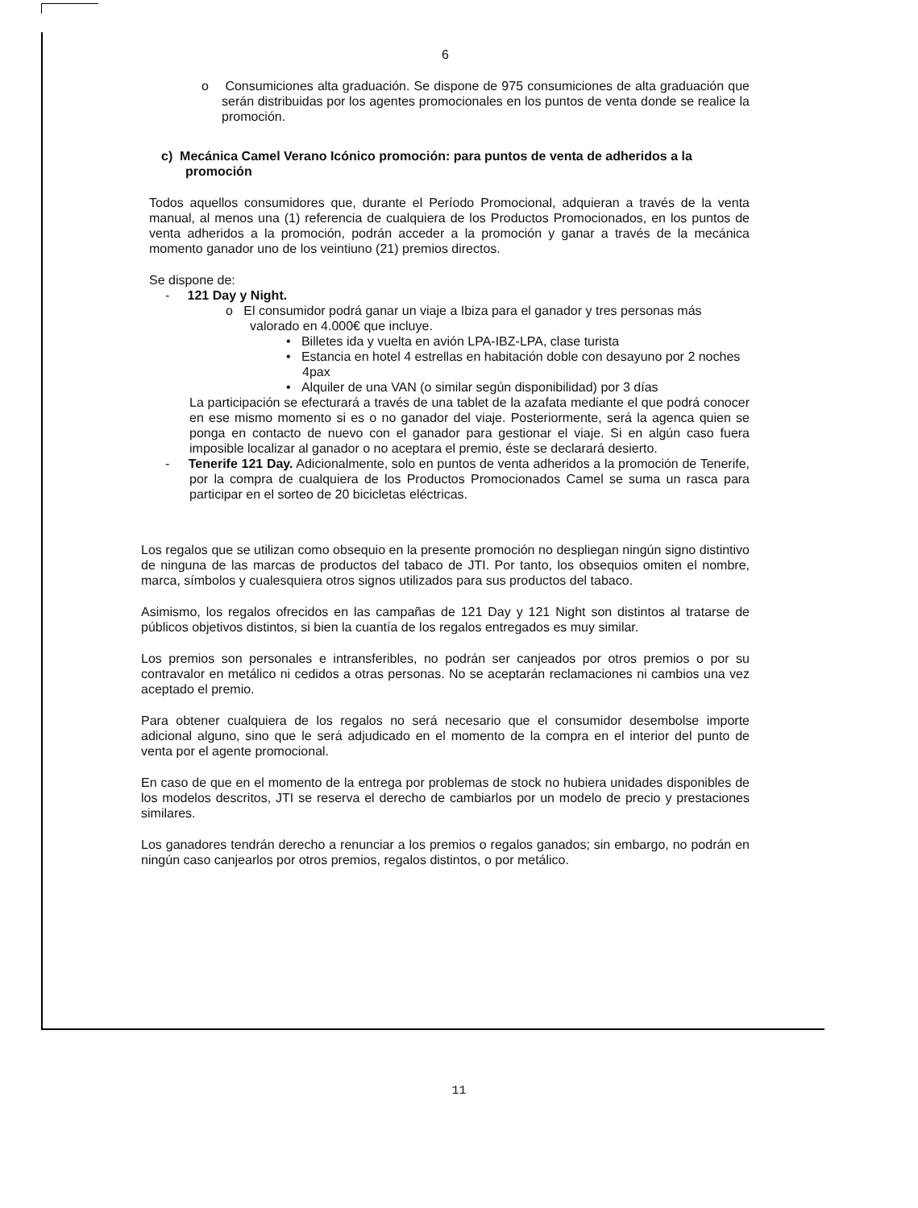6
o Consumiciones alta graduación. Se dispone de 975 consumiciones de alta graduación que serán distribuidas por los agentes promocionales en los puntos de venta donde se realice la promoción.
c) Mecánica Camel Verano Icónico promoción: para puntos de venta de adheridos a la promoción
Todos aquellos consumidores que, durante el Período Promocional, adquieran a través de la venta manual, al menos una (1) referencia de cualquiera de los Productos Promocionados, en los puntos de venta adheridos a la promoción, podrán acceder a la promoción y ganar a través de la mecánica momento ganador uno de los veintiuno (21) premios directos.
Se dispone de:
- 121 Day y Night.
o El consumidor podrá ganar un viaje a Ibiza para el ganador y tres personas más valorado en 4.000€ que incluye.
• Billetes ida y vuelta en avión LPA-IBZ-LPA, clase turista
• Estancia en hotel 4 estrellas en habitación doble con desayuno por 2 noches 4pax
• Alquiler de una VAN (o similar según disponibilidad) por 3 días
La participación se efecturará a través de una tablet de la azafata mediante el que podrá conocer en ese mismo momento si es o no ganador del viaje. Posteriormente, será la agenca quien se ponga en contacto de nuevo con el ganador para gestionar el viaje. Si en algún caso fuera imposible localizar al ganador o no aceptara el premio, éste se declarará desierto.
- Tenerife 121 Day. Adicionalmente, solo en puntos de venta adheridos a la promoción de Tenerife, por la compra de cualquiera de los Productos Promocionados Camel se suma un rasca para participar en el sorteo de 20 bicicletas eléctricas.
Los regalos que se utilizan como obsequio en la presente promoción no despliegan ningún signo distintivo de ninguna de las marcas de productos del tabaco de JTI. Por tanto, los obsequios omiten el nombre, marca, símbolos y cualesquiera otros signos utilizados para sus productos del tabaco.
Asimismo, los regalos ofrecidos en las campañas de 121 Day y 121 Night son distintos al tratarse de públicos objetivos distintos, si bien la cuantía de los regalos entregados es muy similar.
Los premios son personales e intransferibles, no podrán ser canjeados por otros premios o por su contravalor en metálico ni cedidos a otras personas. No se aceptarán reclamaciones ni cambios una vez aceptado el premio.
Para obtener cualquiera de los regalos no será necesario que el consumidor desembolse importe adicional alguno, sino que le será adjudicado en el momento de la compra en el interior del punto de venta por el agente promocional.
En caso de que en el momento de la entrega por problemas de stock no hubiera unidades disponibles de los modelos descritos, JTI se reserva el derecho de cambiarlos por un modelo de precio y prestaciones similares.
Los ganadores tendrán derecho a renunciar a los premios o regalos ganados; sin embargo, no podrán en ningún caso canjearlos por otros premios, regalos distintos, o por metálico.
11